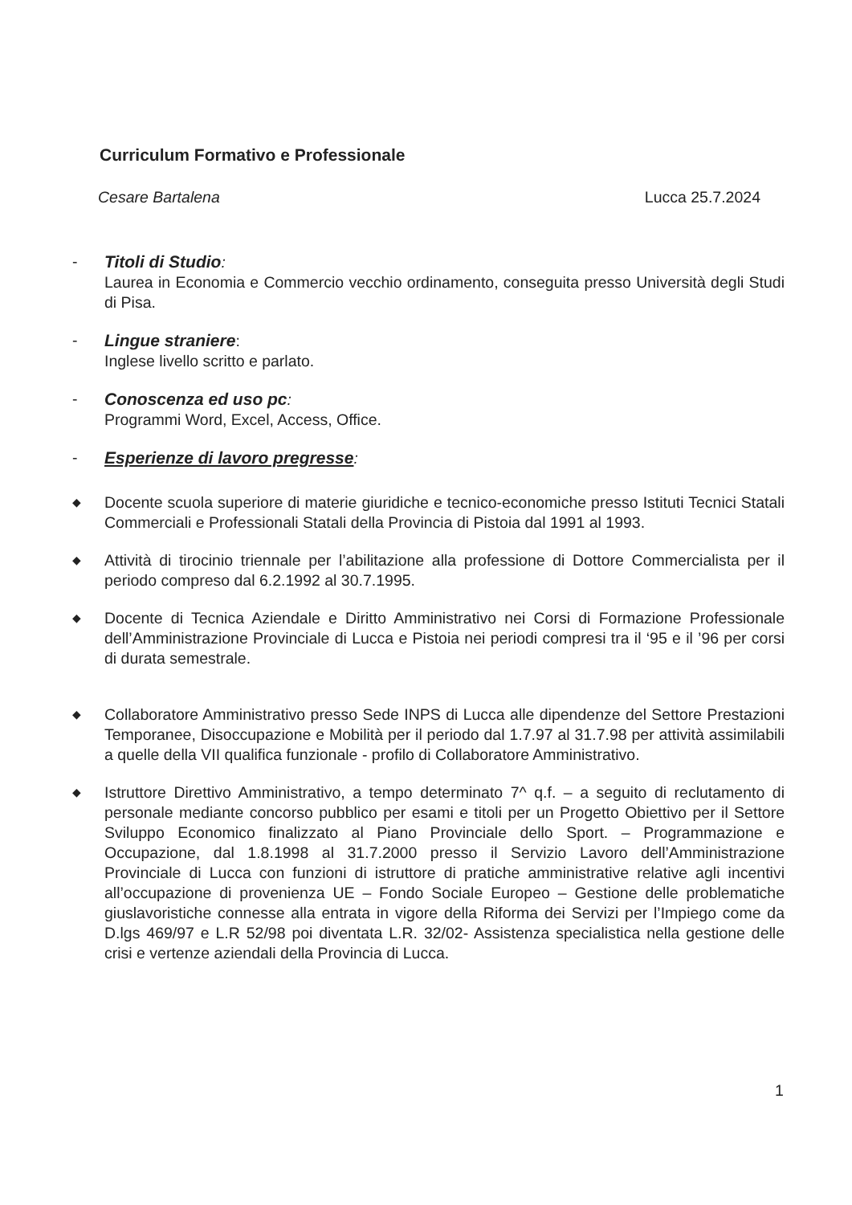Curriculum Formativo e Professionale
Cesare Bartalena Lucca 25.7.2024
- Titoli di Studio:
Laurea in Economia e Commercio vecchio ordinamento, conseguita presso Università degli Studi di Pisa.
- Lingue straniere:
Inglese livello scritto e parlato.
- Conoscenza ed uso pc:
Programmi Word, Excel, Access, Office.
- Esperienze di lavoro pregresse:
◆
Docente scuola superiore di materie giuridiche e tecnico-economiche presso Istituti Tecnici Statali Commerciali e Professionali Statali della Provincia di Pistoia dal 1991 al 1993.
◆
Attività di tirocinio triennale per l’abilitazione alla professione di Dottore Commercialista per il periodo compreso dal 6.2.1992 al 30.7.1995.
◆
Docente di Tecnica Aziendale e Diritto Amministrativo nei Corsi di Formazione Professionale dell’Amministrazione Provinciale di Lucca e Pistoia nei periodi compresi tra il ‘95 e il ’96 per corsi di durata semestrale.
◆
Collaboratore Amministrativo presso Sede INPS di Lucca alle dipendenze del Settore Prestazioni Temporanee, Disoccupazione e Mobilità per il periodo dal 1.7.97 al 31.7.98 per attività assimilabili a quelle della VII qualifica funzionale - profilo di Collaboratore Amministrativo.
◆
Istruttore Direttivo Amministrativo, a tempo determinato 7^ q.f. – a seguito di reclutamento di personale mediante concorso pubblico per esami e titoli per un Progetto Obiettivo per il Settore Sviluppo Economico finalizzato al Piano Provinciale dello Sport. – Programmazione e Occupazione, dal 1.8.1998 al 31.7.2000 presso il Servizio Lavoro dell’Amministrazione Provinciale di Lucca con funzioni di istruttore di pratiche amministrative relative agli incentivi all’occupazione di provenienza UE – Fondo Sociale Europeo – Gestione delle problematiche giuslavoristiche connesse alla entrata in vigore della Riforma dei Servizi per l’Impiego come da D.lgs 469/97 e L.R 52/98 poi diventata L.R. 32/02- Assistenza specialistica nella gestione delle crisi e vertenze aziendali della Provincia di Lucca.
1